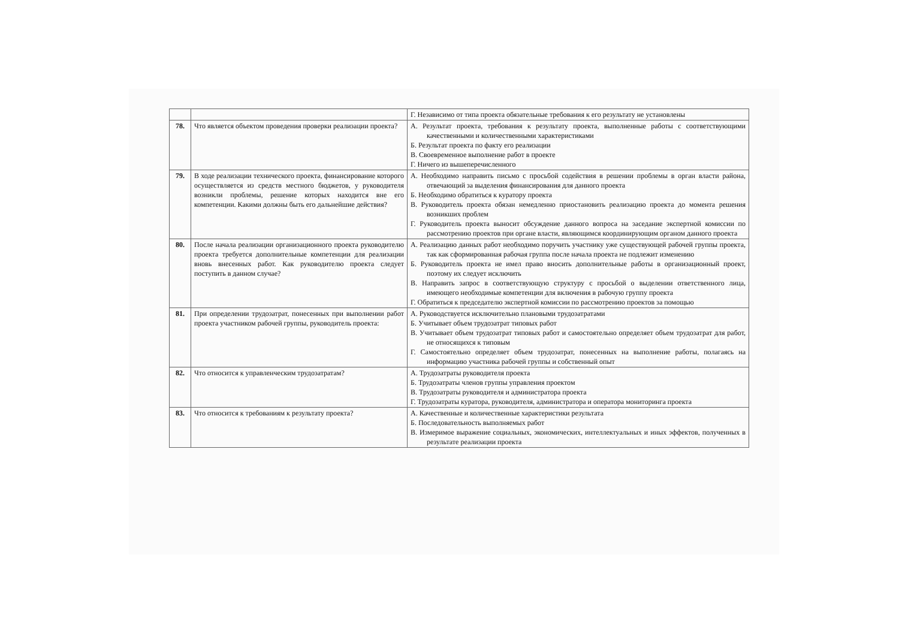| | | Г. Независимо от типа проекта обязательные требования к его результату не установлены |
| 78. | Что является объектом проведения проверки реализации проекта? | А. Результат проекта, требования к результату проекта, выполненные работы с соответствующими качественными и количественными характеристиками Б. Результат проекта по факту его реализации В. Своевременное выполнение работ в проекте Г. Ничего из вышеперечисленного |
| 79. | В ходе реализации технического проекта, финансирование которого осуществляется из средств местного бюджетов, у руководителя возникли проблемы, решение которых находится вне его компетенции. Какими должны быть его дальнейшие действия? | А. Необходимо направить письмо с просьбой содействия в решении проблемы в орган власти района, отвечающий за выделения финансирования для данного проекта Б. Необходимо обратиться к куратору проекта В. Руководитель проекта обязан немедленно приостановить реализацию проекта до момента решения возникших проблем Г. Руководитель проекта выносит обсуждение данного вопроса на заседание экспертной комиссии по рассмотрению проектов при органе власти, являющимся координирующим органом данного проекта |
| 80. | После начала реализации организационного проекта руководителю проекта требуется дополнительные компетенции для реализации вновь внесенных работ. Как руководителю проекта следует поступить в данном случае? | А. Реализацию данных работ необходимо поручить участнику уже существующей рабочей группы проекта, так как сформированная рабочая группа после начала проекта не подлежит изменению Б. Руководитель проекта не имел право вносить дополнительные работы в организационный проект, поэтому их следует исключить В. Направить запрос в соответствующую структуру с просьбой о выделении ответственного лица, имеющего необходимые компетенции для включения в рабочую группу проекта Г. Обратиться к председателю экспертной комиссии по рассмотрению проектов за помощью |
| 81. | При определении трудозатрат, понесенных при выполнении работ проекта участником рабочей группы, руководитель проекта: | А. Руководствуется исключительно плановыми трудозатратами Б. Учитывает объем трудозатрат типовых работ В. Учитывает объем трудозатрат типовых работ и самостоятельно определяет объем трудозатрат для работ, не относящихся к типовым Г. Самостоятельно определяет объем трудозатрат, понесенных на выполнение работы, полагаясь на информацию участника рабочей группы и собственный опыт |
| 82. | Что относится к управленческим трудозатратам? | А. Трудозатраты руководителя проекта Б. Трудозатраты членов группы управления проектом В. Трудозатраты руководителя и администратора проекта Г. Трудозатраты куратора, руководителя, администратора и оператора мониторинга проекта |
| 83. | Что относится к требованиям к результату проекта? | А. Качественные и количественные характеристики результата Б. Последовательность выполняемых работ В. Измеримое выражение социальных, экономических, интеллектуальных и иных эффектов, полученных в результате реализации проекта |